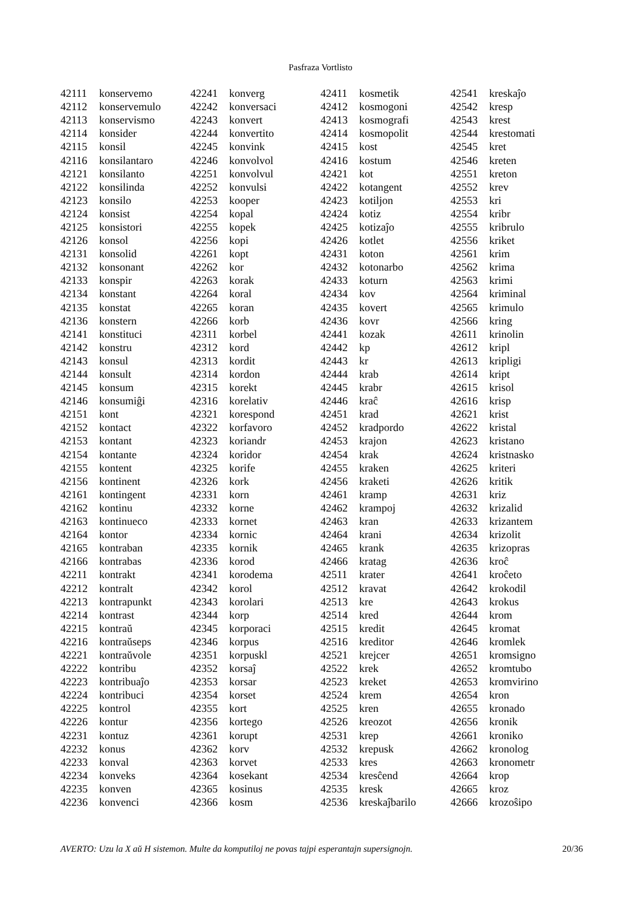Pasfraza Vortlisto
| 42111 | konservemo |
| 42112 | konservemulo |
| 42113 | konservismo |
| 42114 | konsider |
| 42115 | konsil |
| 42116 | konsilantaro |
| 42121 | konsilanto |
| 42122 | konsilinda |
| 42123 | konsilo |
| 42124 | konsist |
| 42125 | konsistori |
| 42126 | konsol |
| 42131 | konsolid |
| 42132 | konsonant |
| 42133 | konspir |
| 42134 | konstant |
| 42135 | konstat |
| 42136 | konstern |
| 42141 | konstituci |
| 42142 | konstru |
| 42143 | konsul |
| 42144 | konsult |
| 42145 | konsum |
| 42146 | konsumiĝi |
| 42151 | kont |
| 42152 | kontact |
| 42153 | kontant |
| 42154 | kontante |
| 42155 | kontent |
| 42156 | kontinent |
| 42161 | kontingent |
| 42162 | kontinu |
| 42163 | kontinueco |
| 42164 | kontor |
| 42165 | kontraban |
| 42166 | kontrabas |
| 42211 | kontrakt |
| 42212 | kontralt |
| 42213 | kontrapunkt |
| 42214 | kontrast |
| 42215 | kontraŭ |
| 42216 | kontraŭseps |
| 42221 | kontraŭvole |
| 42222 | kontribu |
| 42223 | kontribuaĵo |
| 42224 | kontribuci |
| 42225 | kontrol |
| 42226 | kontur |
| 42231 | kontuz |
| 42232 | konus |
| 42233 | konval |
| 42234 | konveks |
| 42235 | konven |
| 42236 | konvenci |
| 42241 | konverg |
| 42242 | konversaci |
| 42243 | konvert |
| 42244 | konvertito |
| 42245 | konvink |
| 42246 | konvolvol |
| 42251 | konvolvul |
| 42252 | konvulsi |
| 42253 | kooper |
| 42254 | kopal |
| 42255 | kopek |
| 42256 | kopi |
| 42261 | kopt |
| 42262 | kor |
| 42263 | korak |
| 42264 | koral |
| 42265 | koran |
| 42266 | korb |
| 42311 | korbel |
| 42312 | kord |
| 42313 | kordit |
| 42314 | kordon |
| 42315 | korekt |
| 42316 | korelativ |
| 42321 | korespond |
| 42322 | korfavoro |
| 42323 | koriandr |
| 42324 | koridor |
| 42325 | korife |
| 42326 | kork |
| 42331 | korn |
| 42332 | korne |
| 42333 | kornet |
| 42334 | kornic |
| 42335 | kornik |
| 42336 | korod |
| 42341 | korodema |
| 42342 | korol |
| 42343 | korolari |
| 42344 | korp |
| 42345 | korporaci |
| 42346 | korpus |
| 42351 | korpuskl |
| 42352 | korsaĵ |
| 42353 | korsar |
| 42354 | korset |
| 42355 | kort |
| 42356 | kortego |
| 42361 | korupt |
| 42362 | korv |
| 42363 | korvet |
| 42364 | kosekant |
| 42365 | kosinus |
| 42366 | kosm |
| 42411 | kosmetik |
| 42412 | kosmogoni |
| 42413 | kosmografi |
| 42414 | kosmopolit |
| 42415 | kost |
| 42416 | kostum |
| 42421 | kot |
| 42422 | kotangent |
| 42423 | kotiljon |
| 42424 | kotiz |
| 42425 | kotizaĵo |
| 42426 | kotlet |
| 42431 | koton |
| 42432 | kotonarbo |
| 42433 | koturn |
| 42434 | kov |
| 42435 | kovert |
| 42436 | kovr |
| 42441 | kozak |
| 42442 | kp |
| 42443 | kr |
| 42444 | krab |
| 42445 | krabr |
| 42446 | kraĉ |
| 42451 | krad |
| 42452 | kradpordo |
| 42453 | krajon |
| 42454 | krak |
| 42455 | kraken |
| 42456 | kraketi |
| 42461 | kramp |
| 42462 | krampoj |
| 42463 | kran |
| 42464 | krani |
| 42465 | krank |
| 42466 | kratag |
| 42511 | krater |
| 42512 | kravat |
| 42513 | kre |
| 42514 | kred |
| 42515 | kredit |
| 42516 | kreditor |
| 42521 | krejcer |
| 42522 | krek |
| 42523 | kreket |
| 42524 | krem |
| 42525 | kren |
| 42526 | kreozot |
| 42531 | krep |
| 42532 | krepusk |
| 42533 | kres |
| 42534 | kresĉend |
| 42535 | kresk |
| 42536 | kreskaĵbarilo |
| 42541 | kreskaĵo |
| 42542 | kresp |
| 42543 | krest |
| 42544 | krestomati |
| 42545 | kret |
| 42546 | kreten |
| 42551 | kreton |
| 42552 | krev |
| 42553 | kri |
| 42554 | kribr |
| 42555 | kribrulo |
| 42556 | kriket |
| 42561 | krim |
| 42562 | krima |
| 42563 | krimi |
| 42564 | kriminal |
| 42565 | krimulo |
| 42566 | kring |
| 42611 | krinolin |
| 42612 | kripl |
| 42613 | kripligi |
| 42614 | kript |
| 42615 | krisol |
| 42616 | krisp |
| 42621 | krist |
| 42622 | kristal |
| 42623 | kristano |
| 42624 | kristnasko |
| 42625 | kriteri |
| 42626 | kritik |
| 42631 | kriz |
| 42632 | krizalid |
| 42633 | krizantem |
| 42634 | krizolit |
| 42635 | krizopras |
| 42636 | kroĉ |
| 42641 | kroĉeto |
| 42642 | krokodil |
| 42643 | krokus |
| 42644 | krom |
| 42645 | kromat |
| 42646 | kromlek |
| 42651 | kromsigno |
| 42652 | kromtubo |
| 42653 | kromvirino |
| 42654 | kron |
| 42655 | kronado |
| 42656 | kronik |
| 42661 | kroniko |
| 42662 | kronolog |
| 42663 | kronometr |
| 42664 | krop |
| 42665 | kroz |
| 42666 | krozoŝipo |
AVERTO: Uzu la X aŭ H sistemon. Multe da komputiloj ne povas tajpi esperantajn supersignojn. 20/36